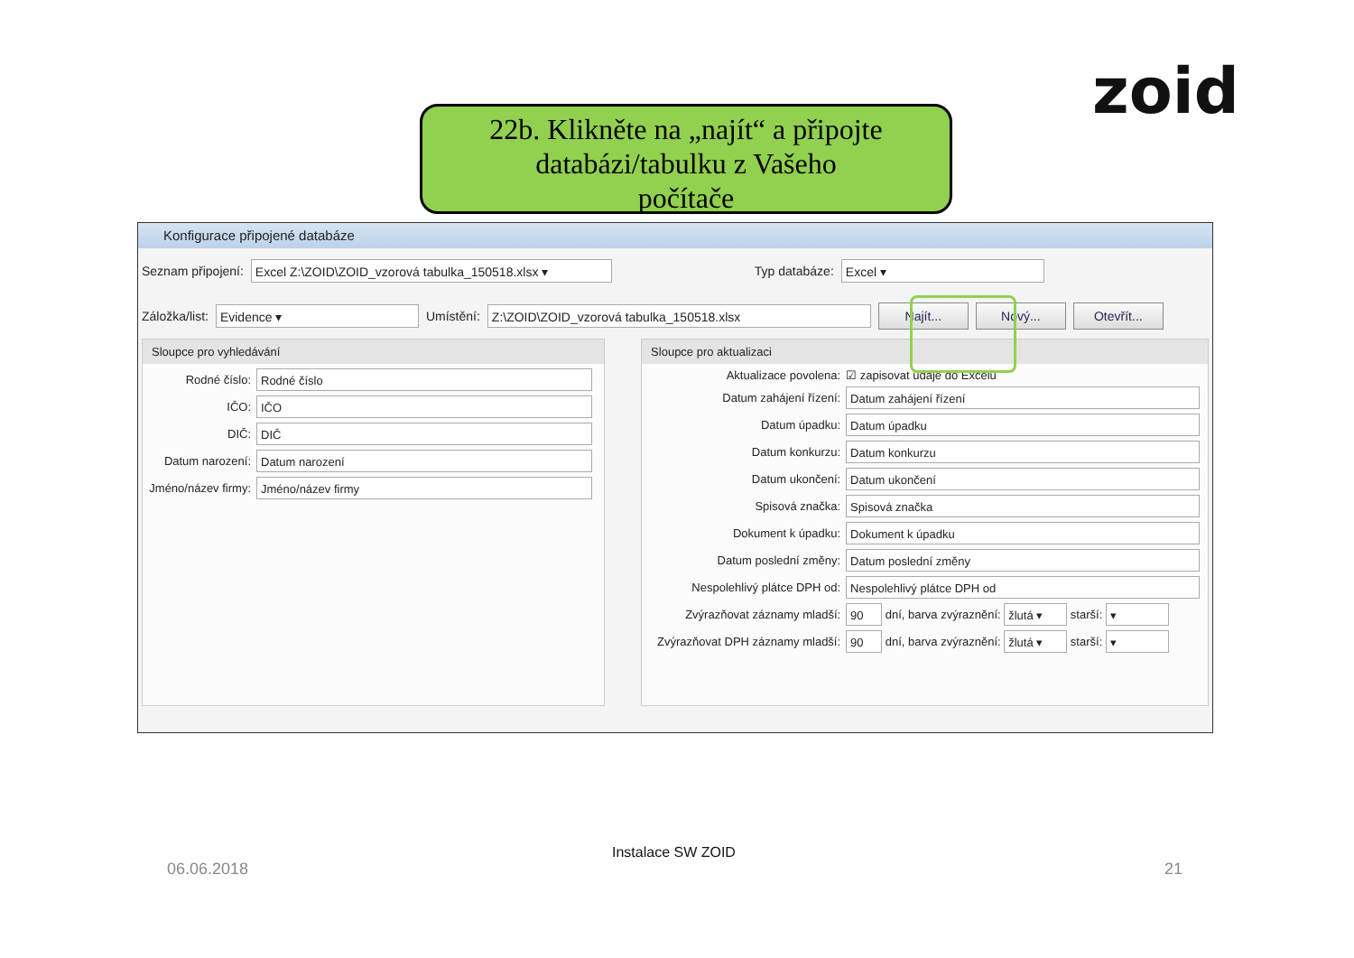zoid
22b. Klikněte na „najít“ a připojte
databázi/tabulku z Vašeho
počítače
Konfigurace připojené databáze
Seznam připojení: Excel Z:\ZOID\ZOID_vzorová tabulka_150518.xlsx ▾ Typ databáze: Excel ▾
Záložka/list: Evidence ▾ Umístění: Z:\ZOID\ZOID_vzorová tabulka_150518.xlsx Najít... Nový... Otevřít...
Sloupce pro vyhledávání
Rodné číslo: Rodné číslo
IČO: IČO
DIČ: DIČ
Datum narození: Datum narození
Jméno/název firmy: Jméno/název firmy
Sloupce pro aktualizaci
Aktualizace povolena: ☑ zapisovat údaje do Excelu
Datum zahájení řízení: Datum zahájení řízení
Datum úpadku: Datum úpadku
Datum konkurzu: Datum konkurzu
Datum ukončení: Datum ukončení
Spisová značka: Spisová značka
Dokument k úpadku: Dokument k úpadku
Datum poslední změny: Datum poslední změny
Nespolehlivý plátce DPH od: Nespolehlivý plátce DPH od
Zvýrazňovat záznamy mladší: 90 dní, barva zvýraznění: žlutá ▾ starší: ▾
Zvýrazňovat DPH záznamy mladší: 90 dní, barva zvýraznění: žlutá ▾ starší: ▾
06.06.2018
Instalace SW ZOID
21